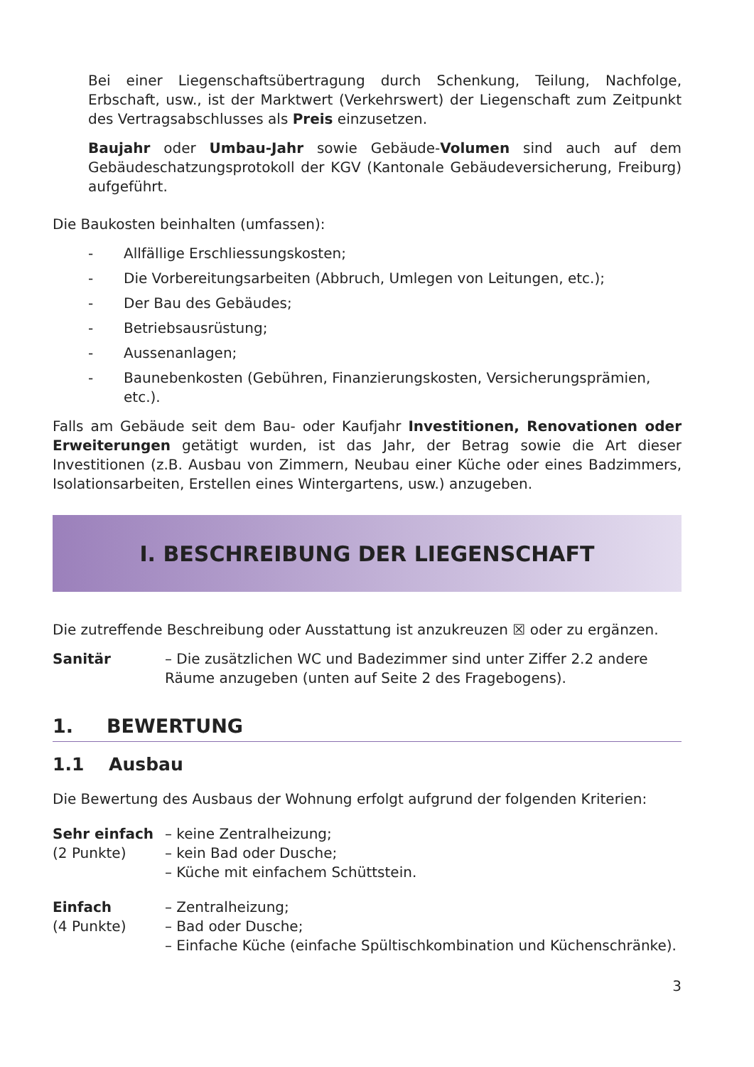Bei einer Liegenschaftsübertragung durch Schenkung, Teilung, Nachfolge, Erbschaft, usw., ist der Marktwert (Verkehrswert) der Liegenschaft zum Zeitpunkt des Vertragsabschlusses als Preis einzusetzen.
Baujahr oder Umbau-Jahr sowie Gebäude-Volumen sind auch auf dem Gebäudeschatzungsprotokoll der KGV (Kantonale Gebäudeversicherung, Freiburg) aufgeführt.
Die Baukosten beinhalten (umfassen):
- Allfällige Erschliessungskosten;
- Die Vorbereitungsarbeiten (Abbruch, Umlegen von Leitungen, etc.);
- Der Bau des Gebäudes;
- Betriebsausrüstung;
- Aussenanlagen;
- Baunebenkosten (Gebühren, Finanzierungskosten, Versicherungsprämien, etc.).
Falls am Gebäude seit dem Bau- oder Kaufjahr Investitionen, Renovationen oder Erweiterungen getätigt wurden, ist das Jahr, der Betrag sowie die Art dieser Investitionen (z.B. Ausbau von Zimmern, Neubau einer Küche oder eines Badzimmers, Isolationsarbeiten, Erstellen eines Wintergartens, usw.) anzugeben.
I. BESCHREIBUNG DER LIEGENSCHAFT
Die zutreffende Beschreibung oder Ausstattung ist anzukreuzen ☒ oder zu ergänzen.
Sanitär – Die zusätzlichen WC und Badezimmer sind unter Ziffer 2.2 andere Räume anzugeben (unten auf Seite 2 des Fragebogens).
1. BEWERTUNG
1.1 Ausbau
Die Bewertung des Ausbaus der Wohnung erfolgt aufgrund der folgenden Kriterien:
Sehr einfach
(2 Punkte)
– keine Zentralheizung;
– kein Bad oder Dusche;
– Küche mit einfachem Schüttstein.
Einfach
(4 Punkte)
– Zentralheizung;
– Bad oder Dusche;
– Einfache Küche (einfache Spültischkombination und Küchenschränke).
3